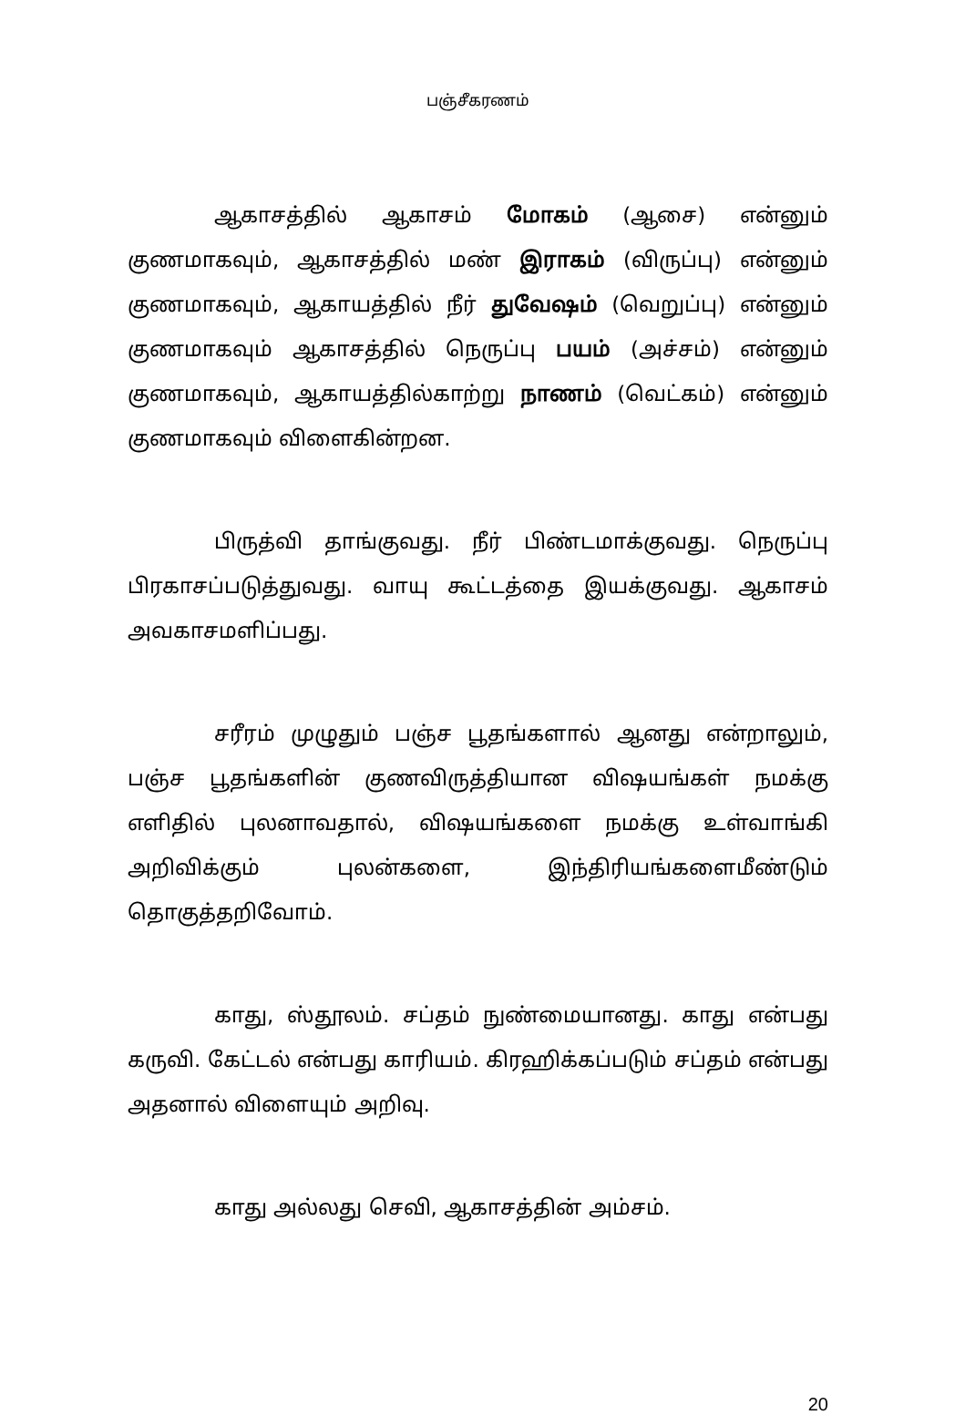பஞ்சீகரணம்
ஆகாசத்தில் ஆகாசம் மோகம் (ஆசை) என்னும் குணமாகவும், ஆகாசத்தில் மண் இராகம் (விருப்பு) என்னும் குணமாகவும், ஆகாயத்தில் நீர் துவேஷம் (வெறுப்பு) என்னும் குணமாகவும் ஆகாசத்தில் நெருப்பு பயம் (அச்சம்) என்னும் குணமாகவும், ஆகாயத்தில்காற்று நாணம் (வெட்கம்) என்னும் குணமாகவும் விளைகின்றன.
பிருத்வி தாங்குவது. நீர் பிண்டமாக்குவது. நெருப்பு பிரகாசப்படுத்துவது. வாயு கூட்டத்தை இயக்குவது. ஆகாசம் அவகாசமளிப்பது.
சரீரம் முழுதும் பஞ்ச பூதங்களால் ஆனது என்றாலும், பஞ்ச பூதங்களின் குணவிருத்தியான விஷயங்கள் நமக்கு எளிதில் புலனாவதால், விஷயங்களை நமக்கு உள்வாங்கி அறிவிக்கும் புலன்களை, இந்திரியங்களைமீண்டும் தொகுத்தறிவோம்.
காது, ஸ்தூலம். சப்தம் நுண்மையானது. காது என்பது கருவி. கேட்டல் என்பது காரியம். கிரஹிக்கப்படும் சப்தம் என்பது அதனால் விளையும் அறிவு.
காது அல்லது செவி, ஆகாசத்தின் அம்சம்.
20